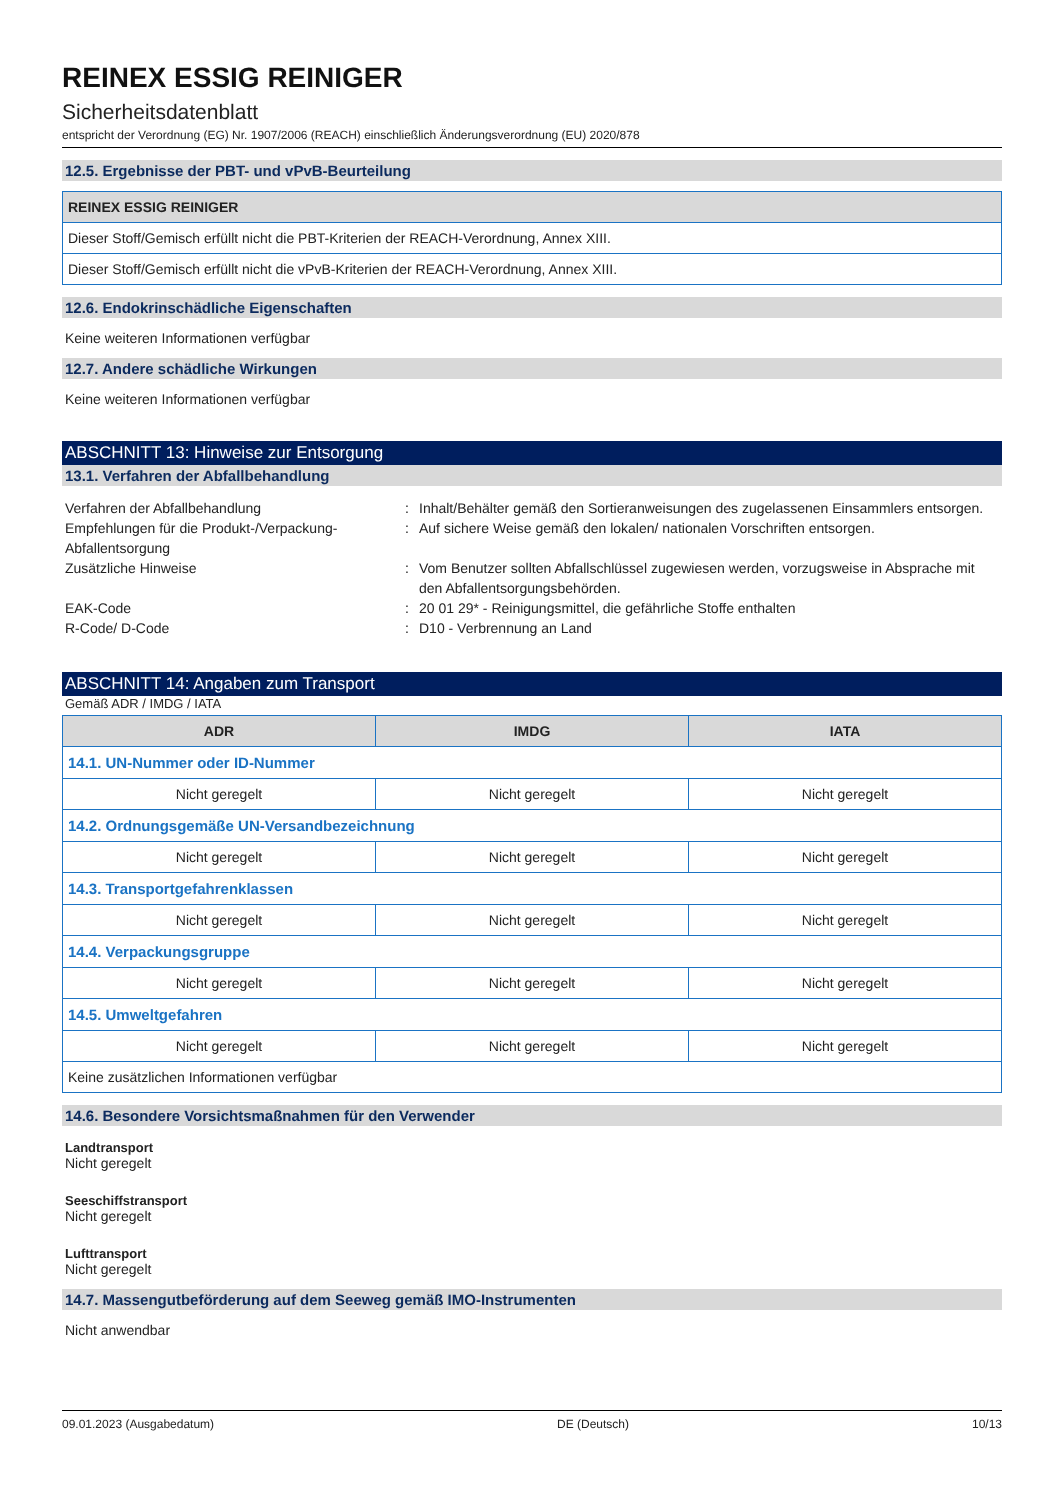REINEX ESSIG REINIGER
Sicherheitsdatenblatt
entspricht der Verordnung (EG) Nr. 1907/2006 (REACH) einschließlich Änderungsverordnung (EU) 2020/878
12.5. Ergebnisse der PBT- und vPvB-Beurteilung
| REINEX ESSIG REINIGER |
| --- |
| Dieser Stoff/Gemisch erfüllt nicht die PBT-Kriterien der REACH-Verordnung, Annex XIII. |
| Dieser Stoff/Gemisch erfüllt nicht die vPvB-Kriterien der REACH-Verordnung, Annex XIII. |
12.6. Endokrinschädliche Eigenschaften
Keine weiteren Informationen verfügbar
12.7. Andere schädliche Wirkungen
Keine weiteren Informationen verfügbar
ABSCHNITT 13: Hinweise zur Entsorgung
13.1. Verfahren der Abfallbehandlung
Verfahren der Abfallbehandlung
:
Inhalt/Behälter gemäß den Sortieranweisungen des zugelassenen Einsammlers entsorgen.
Empfehlungen für die Produkt-/Verpackung-Abfallentsorgung
:
Auf sichere Weise gemäß den lokalen/ nationalen Vorschriften entsorgen.
Zusätzliche Hinweise
:
Vom Benutzer sollten Abfallschlüssel zugewiesen werden, vorzugsweise in Absprache mit den Abfallentsorgungsbehörden.
EAK-Code
:
20 01 29* - Reinigungsmittel, die gefährliche Stoffe enthalten
R-Code/ D-Code
:
D10 - Verbrennung an Land
ABSCHNITT 14: Angaben zum Transport
Gemäß ADR / IMDG / IATA
| ADR | IMDG | IATA |
| --- | --- | --- |
| 14.1. UN-Nummer oder ID-Nummer | | |
| Nicht geregelt | Nicht geregelt | Nicht geregelt |
| 14.2. Ordnungsgemäße UN-Versandbezeichnung | | |
| Nicht geregelt | Nicht geregelt | Nicht geregelt |
| 14.3. Transportgefahrenklassen | | |
| Nicht geregelt | Nicht geregelt | Nicht geregelt |
| 14.4. Verpackungsgruppe | | |
| Nicht geregelt | Nicht geregelt | Nicht geregelt |
| 14.5. Umweltgefahren | | |
| Nicht geregelt | Nicht geregelt | Nicht geregelt |
| Keine zusätzlichen Informationen verfügbar | | |
14.6. Besondere Vorsichtsmaßnahmen für den Verwender
Landtransport
Nicht geregelt
Seeschiffstransport
Nicht geregelt
Lufttransport
Nicht geregelt
14.7. Massengutbeförderung auf dem Seeweg gemäß IMO-Instrumenten
Nicht anwendbar
09.01.2023 (Ausgabedatum) DE (Deutsch) 10/13